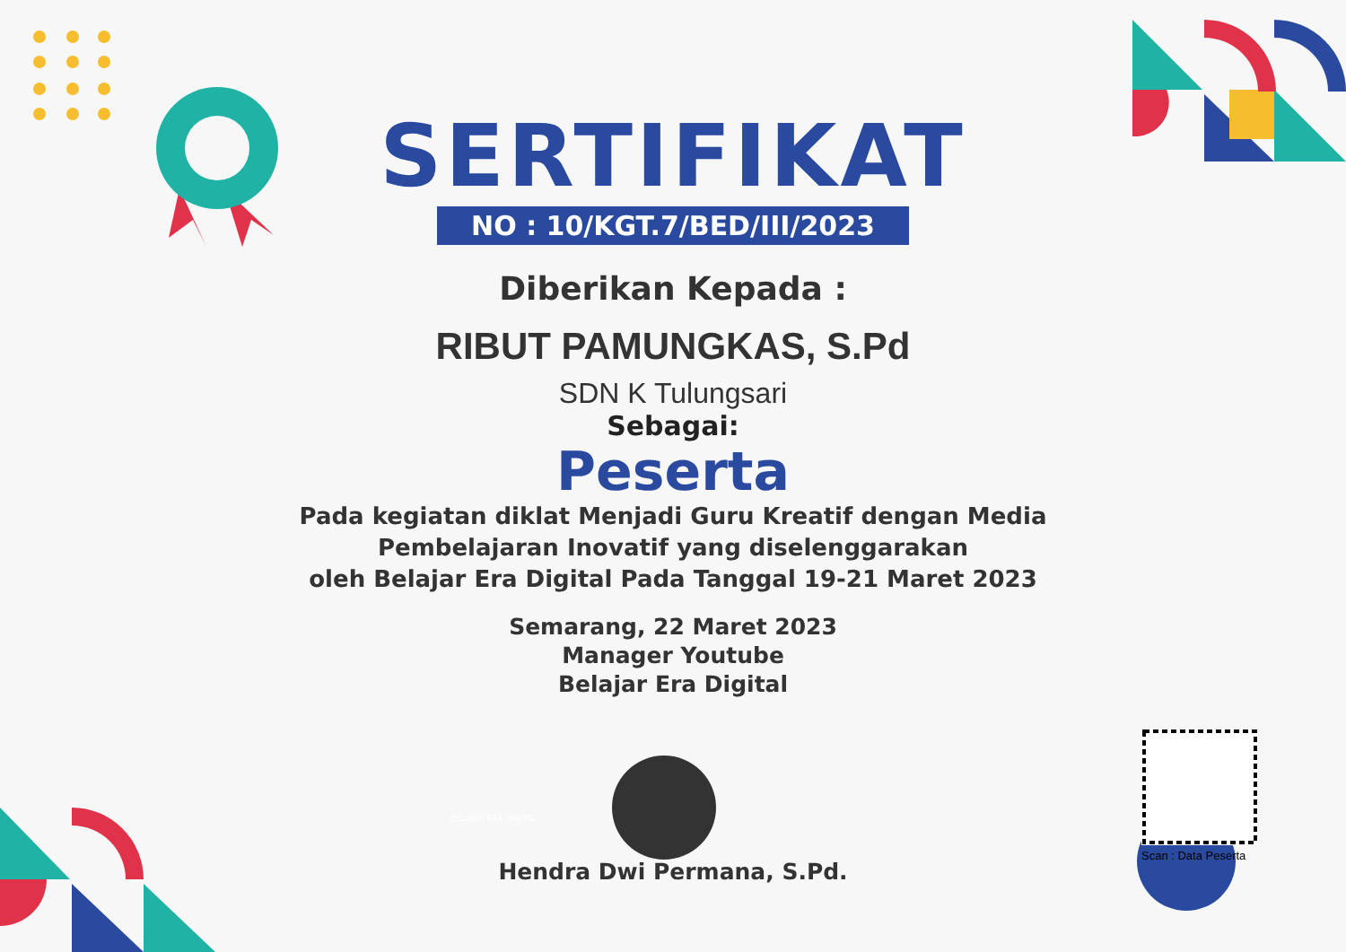SERTIFIKAT
NO : 10/KGT.7/BED/III/2023
Diberikan Kepada :
RIBUT PAMUNGKAS, S.Pd
SDN K Tulungsari
Sebagai:
Peserta
Pada kegiatan diklat Menjadi Guru Kreatif dengan Media
Pembelajaran Inovatif yang diselenggarakan
oleh Belajar Era Digital Pada Tanggal 19-21 Maret 2023
Semarang, 22 Maret 2023
Manager Youtube
Belajar Era Digital
BELAJAR ERA DIGITAL
Hendra Dwi Permana, S.Pd.
Scan : Data Peserta